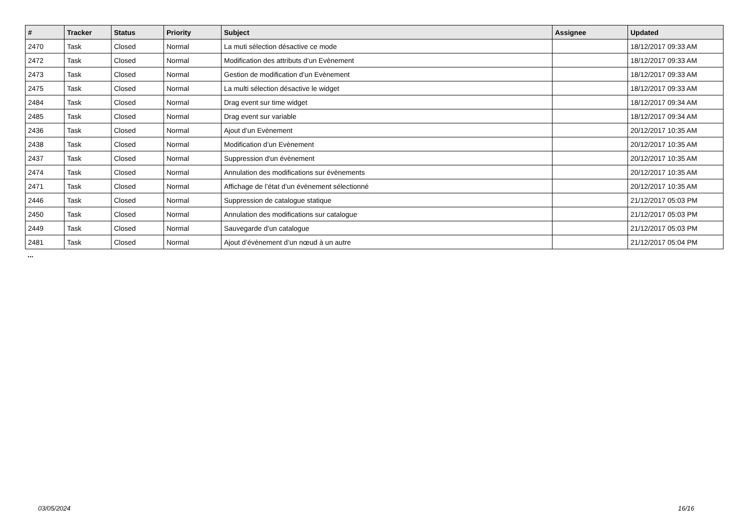| # | Tracker | Status | Priority | Subject | Assignee | Updated |
| --- | --- | --- | --- | --- | --- | --- |
| 2470 | Task | Closed | Normal | La muti sélection désactive ce mode | | 18/12/2017 09:33 AM |
| 2472 | Task | Closed | Normal | Modification des attributs d’un Evènement | | 18/12/2017 09:33 AM |
| 2473 | Task | Closed | Normal | Gestion de modification d’un Evènement | | 18/12/2017 09:33 AM |
| 2475 | Task | Closed | Normal | La multi sélection désactive le widget | | 18/12/2017 09:33 AM |
| 2484 | Task | Closed | Normal | Drag event sur time widget | | 18/12/2017 09:34 AM |
| 2485 | Task | Closed | Normal | Drag event sur variable | | 18/12/2017 09:34 AM |
| 2436 | Task | Closed | Normal | Ajout d’un Evènement | | 20/12/2017 10:35 AM |
| 2438 | Task | Closed | Normal | Modification d’un Evènement | | 20/12/2017 10:35 AM |
| 2437 | Task | Closed | Normal | Suppression d'un évènement | | 20/12/2017 10:35 AM |
| 2474 | Task | Closed | Normal | Annulation des modifications sur évènements | | 20/12/2017 10:35 AM |
| 2471 | Task | Closed | Normal | Affichage de l’état d’un évènement sélectionné | | 20/12/2017 10:35 AM |
| 2446 | Task | Closed | Normal | Suppression de catalogue statique | | 21/12/2017 05:03 PM |
| 2450 | Task | Closed | Normal | Annulation des modifications sur catalogue | | 21/12/2017 05:03 PM |
| 2449 | Task | Closed | Normal | Sauvegarde d’un catalogue | | 21/12/2017 05:03 PM |
| 2481 | Task | Closed | Normal | Ajout d’évènement d’un nœud à un autre | | 21/12/2017 05:04 PM |
...
03/05/2024 16/16